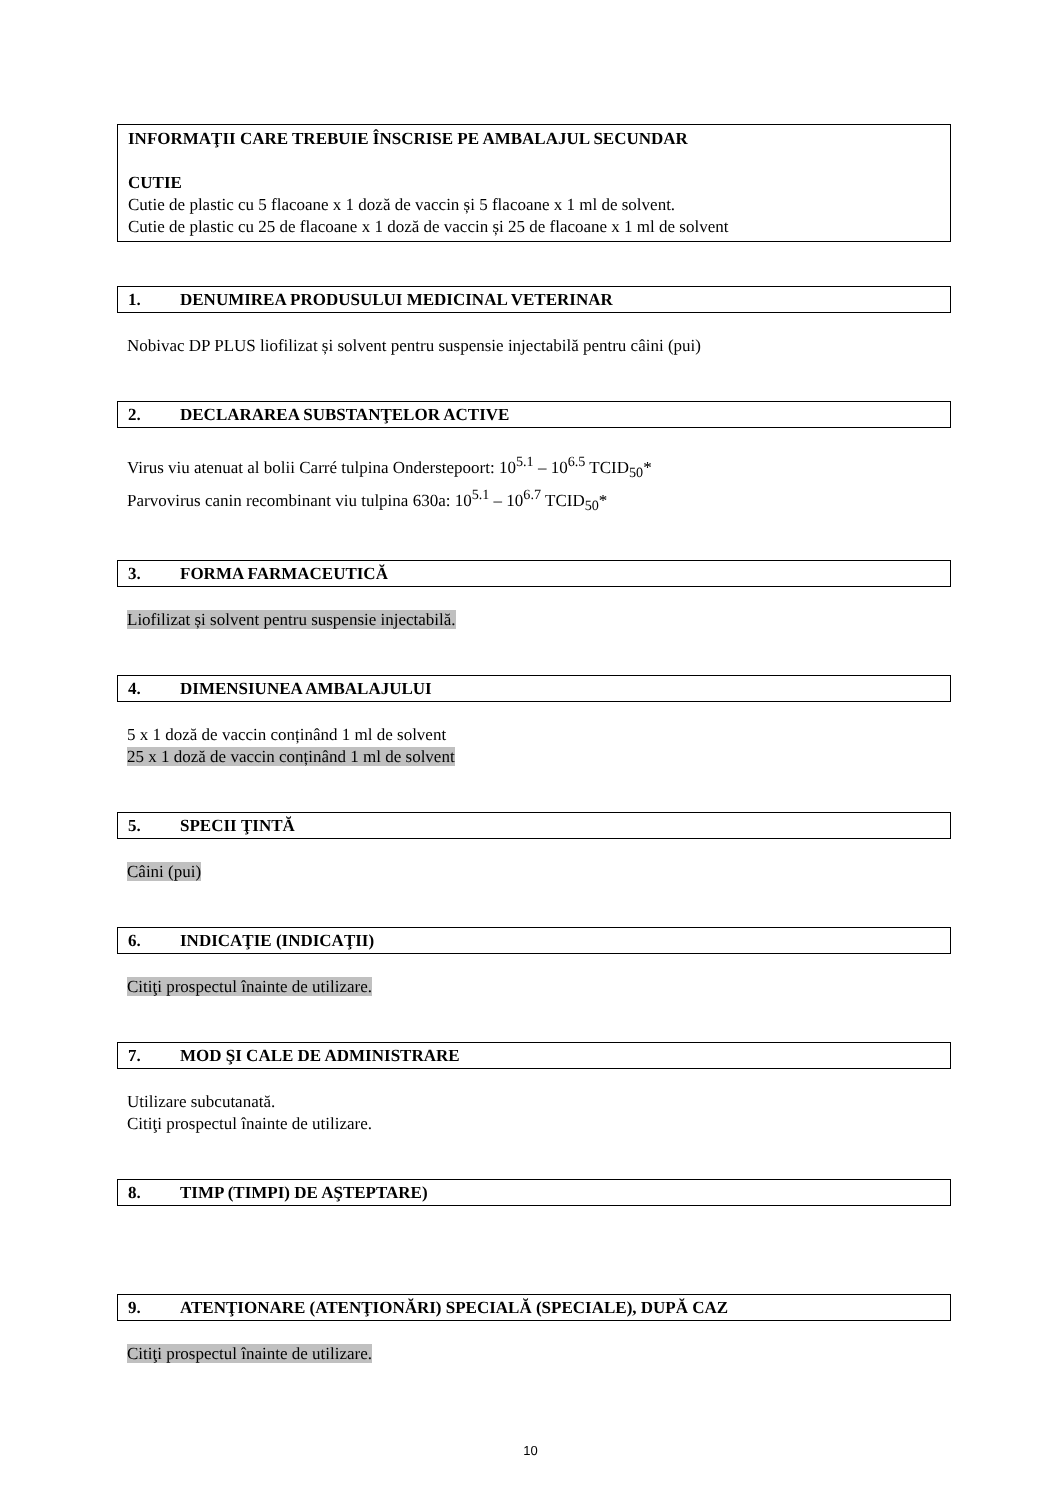INFORMAŢII CARE TREBUIE ÎNSCRISE PE AMBALAJUL SECUNDAR
CUTIE
Cutie de plastic cu 5 flacoane x 1 doză de vaccin și 5 flacoane x 1 ml de solvent.
Cutie de plastic cu 25 de flacoane x 1 doză de vaccin și 25 de flacoane x 1 ml de solvent
1. DENUMIREA PRODUSULUI MEDICINAL VETERINAR
Nobivac DP PLUS liofilizat și solvent pentru suspensie injectabilă pentru câini (pui)
2. DECLARAREA SUBSTANŢELOR ACTIVE
Virus viu atenuat al bolii Carré tulpina Onderstepoort: 10<sup>5.1</sup> – 10<sup>6.5</sup> TCID<sub>50</sub>*
Parvovirus canin recombinant viu tulpina 630a: 10<sup>5.1</sup> – 10<sup>6.7</sup> TCID<sub>50</sub>*
3. FORMA FARMACEUTICĂ
Liofilizat și solvent pentru suspensie injectabilă.
4. DIMENSIUNEA AMBALAJULUI
5 x 1 doză de vaccin conținând 1 ml de solvent
25 x 1 doză de vaccin conținând 1 ml de solvent
5. SPECII ŢINTĂ
Câini (pui)
6. INDICAŢIE (INDICAŢII)
Citiţi prospectul înainte de utilizare.
7. MOD ŞI CALE DE ADMINISTRARE
Utilizare subcutanată.
Citiţi prospectul înainte de utilizare.
8. TIMP (TIMPI) DE AŞTEPTARE)
9. ATENŢIONARE (ATENŢIONĂRI) SPECIALĂ (SPECIALE), DUPĂ CAZ
Citiţi prospectul înainte de utilizare.
10